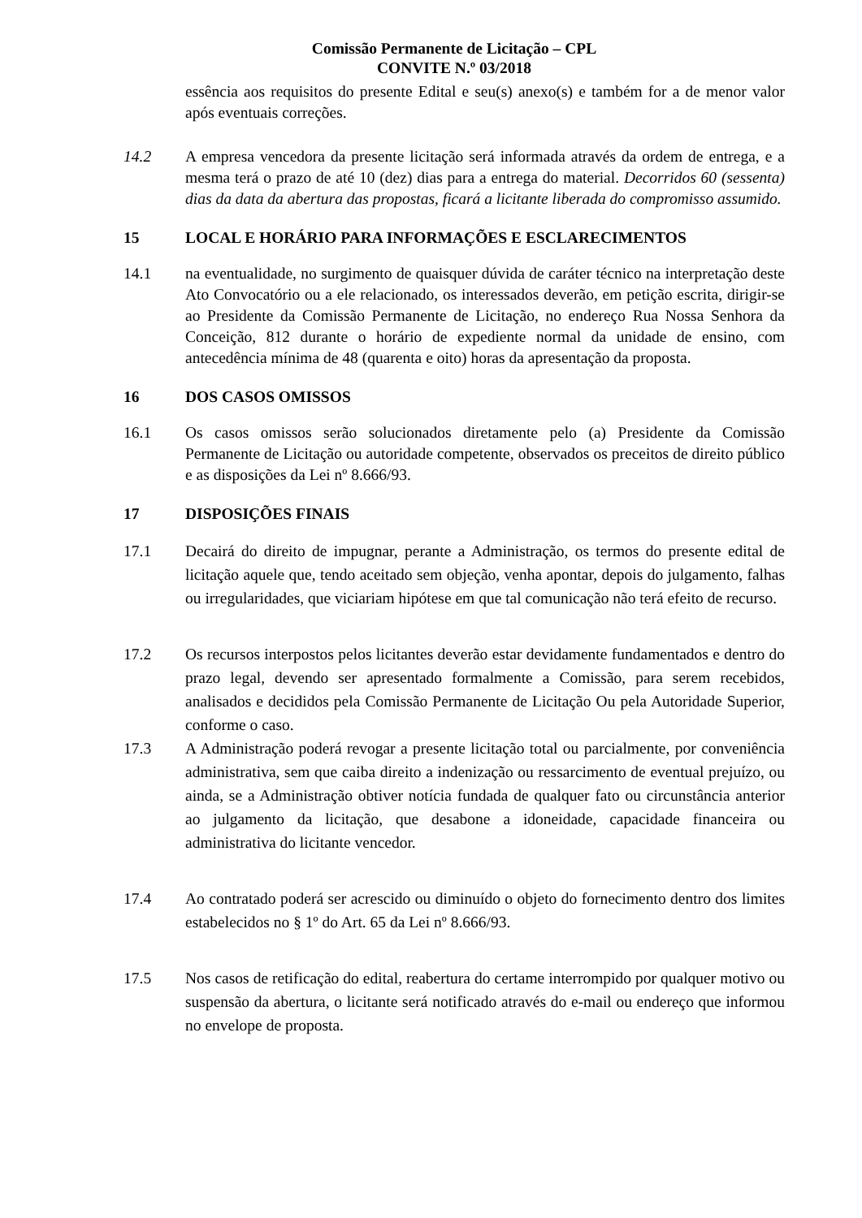Comissão Permanente de Licitação – CPL
CONVITE N.º 03/2018
essência aos requisitos do presente Edital e seu(s) anexo(s) e também for a de menor valor após eventuais correções.
14.2 A empresa vencedora da presente licitação será informada através da ordem de entrega, e a mesma terá o prazo de até 10 (dez) dias para a entrega do material. Decorridos 60 (sessenta) dias da data da abertura das propostas, ficará a licitante liberada do compromisso assumido.
15 LOCAL E HORÁRIO PARA INFORMAÇÕES E ESCLARECIMENTOS
14.1 na eventualidade, no surgimento de quaisquer dúvida de caráter técnico na interpretação deste Ato Convocatório ou a ele relacionado, os interessados deverão, em petição escrita, dirigir-se ao Presidente da Comissão Permanente de Licitação, no endereço Rua Nossa Senhora da Conceição, 812 durante o horário de expediente normal da unidade de ensino, com antecedência mínima de 48 (quarenta e oito) horas da apresentação da proposta.
16 DOS CASOS OMISSOS
16.1 Os casos omissos serão solucionados diretamente pelo (a) Presidente da Comissão Permanente de Licitação ou autoridade competente, observados os preceitos de direito público e as disposições da Lei nº 8.666/93.
17 DISPOSIÇÕES FINAIS
17.1 Decairá do direito de impugnar, perante a Administração, os termos do presente edital de licitação aquele que, tendo aceitado sem objeção, venha apontar, depois do julgamento, falhas ou irregularidades, que viciariam hipótese em que tal comunicação não terá efeito de recurso.
17.2 Os recursos interpostos pelos licitantes deverão estar devidamente fundamentados e dentro do prazo legal, devendo ser apresentado formalmente a Comissão, para serem recebidos, analisados e decididos pela Comissão Permanente de Licitação Ou pela Autoridade Superior, conforme o caso.
17.3 A Administração poderá revogar a presente licitação total ou parcialmente, por conveniência administrativa, sem que caiba direito a indenização ou ressarcimento de eventual prejuízo, ou ainda, se a Administração obtiver notícia fundada de qualquer fato ou circunstância anterior ao julgamento da licitação, que desabone a idoneidade, capacidade financeira ou administrativa do licitante vencedor.
17.4 Ao contratado poderá ser acrescido ou diminuído o objeto do fornecimento dentro dos limites estabelecidos no § 1º do Art. 65 da Lei nº 8.666/93.
17.5 Nos casos de retificação do edital, reabertura do certame interrompido por qualquer motivo ou suspensão da abertura, o licitante será notificado através do e-mail ou endereço que informou no envelope de proposta.